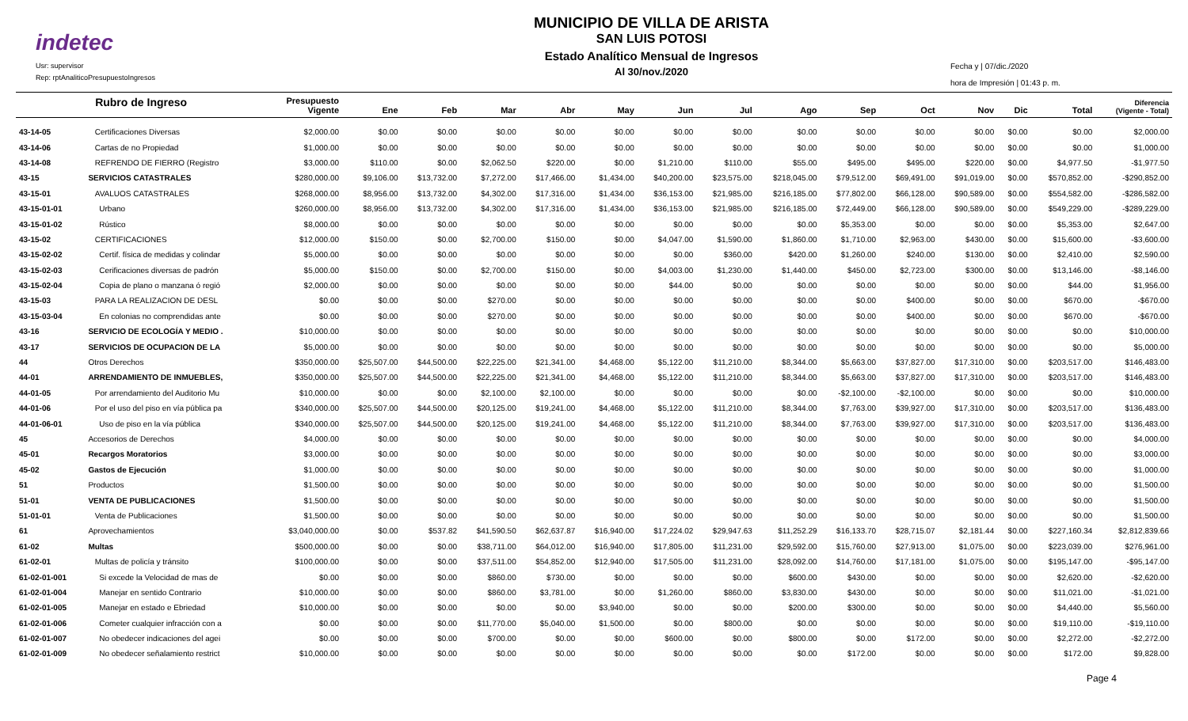indetec
Usr: supervisor
Rep: rptAnaliticoPresupuestoIngresos
MUNICIPIO DE VILLA DE ARISTA
SAN LUIS POTOSI
Estado Analítico Mensual de Ingresos
Al 30/nov./2020
Fecha y | 07/dic./2020
hora de Impresión | 01:43 p. m.
| Rubro de Ingreso | | Presupuesto Vigente | Ene | Feb | Mar | Abr | May | Jun | Jul | Ago | Sep | Oct | Nov | Dic | Total | Diferencia (Vigente - Total) |
| --- | --- | --- | --- | --- | --- | --- | --- | --- | --- | --- | --- | --- | --- | --- | --- | --- |
| 43-14-05 | Certificaciones Diversas | $2,000.00 | $0.00 | $0.00 | $0.00 | $0.00 | $0.00 | $0.00 | $0.00 | $0.00 | $0.00 | $0.00 | $0.00 | $0.00 | $0.00 | $2,000.00 |
| 43-14-06 | Cartas de no Propiedad | $1,000.00 | $0.00 | $0.00 | $0.00 | $0.00 | $0.00 | $0.00 | $0.00 | $0.00 | $0.00 | $0.00 | $0.00 | $0.00 | $0.00 | $1,000.00 |
| 43-14-08 | REFRENDO DE FIERRO (Registro | $3,000.00 | $110.00 | $0.00 | $2,062.50 | $220.00 | $0.00 | $1,210.00 | $110.00 | $55.00 | $495.00 | $495.00 | $220.00 | $0.00 | $4,977.50 | -$1,977.50 |
| 43-15 | SERVICIOS CATASTRALES | $280,000.00 | $9,106.00 | $13,732.00 | $7,272.00 | $17,466.00 | $1,434.00 | $40,200.00 | $23,575.00 | $218,045.00 | $79,512.00 | $69,491.00 | $91,019.00 | $0.00 | $570,852.00 | -$290,852.00 |
| 43-15-01 | AVALUOS CATASTRALES | $268,000.00 | $8,956.00 | $13,732.00 | $4,302.00 | $17,316.00 | $1,434.00 | $36,153.00 | $21,985.00 | $216,185.00 | $77,802.00 | $66,128.00 | $90,589.00 | $0.00 | $554,582.00 | -$286,582.00 |
| 43-15-01-01 | Urbano | $260,000.00 | $8,956.00 | $13,732.00 | $4,302.00 | $17,316.00 | $1,434.00 | $36,153.00 | $21,985.00 | $216,185.00 | $72,449.00 | $66,128.00 | $90,589.00 | $0.00 | $549,229.00 | -$289,229.00 |
| 43-15-01-02 | Rústico | $8,000.00 | $0.00 | $0.00 | $0.00 | $0.00 | $0.00 | $0.00 | $0.00 | $0.00 | $5,353.00 | $0.00 | $0.00 | $0.00 | $5,353.00 | $2,647.00 |
| 43-15-02 | CERTIFICACIONES | $12,000.00 | $150.00 | $0.00 | $2,700.00 | $150.00 | $0.00 | $4,047.00 | $1,590.00 | $1,860.00 | $1,710.00 | $2,963.00 | $430.00 | $0.00 | $15,600.00 | -$3,600.00 |
| 43-15-02-02 | Certif. física de medidas y colindar | $5,000.00 | $0.00 | $0.00 | $0.00 | $0.00 | $0.00 | $0.00 | $360.00 | $420.00 | $1,260.00 | $240.00 | $130.00 | $0.00 | $2,410.00 | $2,590.00 |
| 43-15-02-03 | Cerificaciones diversas de padrón | $5,000.00 | $150.00 | $0.00 | $2,700.00 | $150.00 | $0.00 | $4,003.00 | $1,230.00 | $1,440.00 | $450.00 | $2,723.00 | $300.00 | $0.00 | $13,146.00 | -$8,146.00 |
| 43-15-02-04 | Copia de plano o manzana ó regió | $2,000.00 | $0.00 | $0.00 | $0.00 | $0.00 | $0.00 | $44.00 | $0.00 | $0.00 | $0.00 | $0.00 | $0.00 | $0.00 | $44.00 | $1,956.00 |
| 43-15-03 | PARA LA REALIZACION DE DESL | $0.00 | $0.00 | $0.00 | $270.00 | $0.00 | $0.00 | $0.00 | $0.00 | $0.00 | $0.00 | $400.00 | $0.00 | $0.00 | $670.00 | -$670.00 |
| 43-15-03-04 | En colonias no comprendidas ante | $0.00 | $0.00 | $0.00 | $270.00 | $0.00 | $0.00 | $0.00 | $0.00 | $0.00 | $0.00 | $400.00 | $0.00 | $0.00 | $670.00 | -$670.00 |
| 43-16 | SERVICIO DE ECOLOGÍA Y MEDIO . | $10,000.00 | $0.00 | $0.00 | $0.00 | $0.00 | $0.00 | $0.00 | $0.00 | $0.00 | $0.00 | $0.00 | $0.00 | $0.00 | $0.00 | $10,000.00 |
| 43-17 | SERVICIOS DE OCUPACION DE LA | $5,000.00 | $0.00 | $0.00 | $0.00 | $0.00 | $0.00 | $0.00 | $0.00 | $0.00 | $0.00 | $0.00 | $0.00 | $0.00 | $0.00 | $5,000.00 |
| 44 | Otros Derechos | $350,000.00 | $25,507.00 | $44,500.00 | $22,225.00 | $21,341.00 | $4,468.00 | $5,122.00 | $11,210.00 | $8,344.00 | $5,663.00 | $37,827.00 | $17,310.00 | $0.00 | $203,517.00 | $146,483.00 |
| 44-01 | ARRENDAMIENTO DE INMUEBLES, | $350,000.00 | $25,507.00 | $44,500.00 | $22,225.00 | $21,341.00 | $4,468.00 | $5,122.00 | $11,210.00 | $8,344.00 | $5,663.00 | $37,827.00 | $17,310.00 | $0.00 | $203,517.00 | $146,483.00 |
| 44-01-05 | Por arrendamiento del Auditorio Mu | $10,000.00 | $0.00 | $0.00 | $2,100.00 | $2,100.00 | $0.00 | $0.00 | $0.00 | $0.00 | -$2,100.00 | -$2,100.00 | $0.00 | $0.00 | $0.00 | $10,000.00 |
| 44-01-06 | Por el uso del piso en vía pública pa | $340,000.00 | $25,507.00 | $44,500.00 | $20,125.00 | $19,241.00 | $4,468.00 | $5,122.00 | $11,210.00 | $8,344.00 | $7,763.00 | $39,927.00 | $17,310.00 | $0.00 | $203,517.00 | $136,483.00 |
| 44-01-06-01 | Uso de piso en la vía pública | $340,000.00 | $25,507.00 | $44,500.00 | $20,125.00 | $19,241.00 | $4,468.00 | $5,122.00 | $11,210.00 | $8,344.00 | $7,763.00 | $39,927.00 | $17,310.00 | $0.00 | $203,517.00 | $136,483.00 |
| 45 | Accesorios de Derechos | $4,000.00 | $0.00 | $0.00 | $0.00 | $0.00 | $0.00 | $0.00 | $0.00 | $0.00 | $0.00 | $0.00 | $0.00 | $0.00 | $0.00 | $4,000.00 |
| 45-01 | Recargos Moratorios | $3,000.00 | $0.00 | $0.00 | $0.00 | $0.00 | $0.00 | $0.00 | $0.00 | $0.00 | $0.00 | $0.00 | $0.00 | $0.00 | $0.00 | $3,000.00 |
| 45-02 | Gastos de Ejecución | $1,000.00 | $0.00 | $0.00 | $0.00 | $0.00 | $0.00 | $0.00 | $0.00 | $0.00 | $0.00 | $0.00 | $0.00 | $0.00 | $0.00 | $1,000.00 |
| 51 | Productos | $1,500.00 | $0.00 | $0.00 | $0.00 | $0.00 | $0.00 | $0.00 | $0.00 | $0.00 | $0.00 | $0.00 | $0.00 | $0.00 | $0.00 | $1,500.00 |
| 51-01 | VENTA DE PUBLICACIONES | $1,500.00 | $0.00 | $0.00 | $0.00 | $0.00 | $0.00 | $0.00 | $0.00 | $0.00 | $0.00 | $0.00 | $0.00 | $0.00 | $0.00 | $1,500.00 |
| 51-01-01 | Venta de Publicaciones | $1,500.00 | $0.00 | $0.00 | $0.00 | $0.00 | $0.00 | $0.00 | $0.00 | $0.00 | $0.00 | $0.00 | $0.00 | $0.00 | $0.00 | $1,500.00 |
| 61 | Aprovechamientos | $3,040,000.00 | $0.00 | $537.82 | $41,590.50 | $62,637.87 | $16,940.00 | $17,224.02 | $29,947.63 | $11,252.29 | $16,133.70 | $28,715.07 | $2,181.44 | $0.00 | $227,160.34 | $2,812,839.66 |
| 61-02 | Multas | $500,000.00 | $0.00 | $0.00 | $38,711.00 | $64,012.00 | $16,940.00 | $17,805.00 | $11,231.00 | $29,592.00 | $15,760.00 | $27,913.00 | $1,075.00 | $0.00 | $223,039.00 | $276,961.00 |
| 61-02-01 | Multas de policía y tránsito | $100,000.00 | $0.00 | $0.00 | $37,511.00 | $54,852.00 | $12,940.00 | $17,505.00 | $11,231.00 | $28,092.00 | $14,760.00 | $17,181.00 | $1,075.00 | $0.00 | $195,147.00 | -$95,147.00 |
| 61-02-01-001 | Si excede la Velocidad de mas de | $0.00 | $0.00 | $0.00 | $860.00 | $730.00 | $0.00 | $0.00 | $0.00 | $600.00 | $430.00 | $0.00 | $0.00 | $0.00 | $2,620.00 | -$2,620.00 |
| 61-02-01-004 | Manejar en sentido Contrario | $10,000.00 | $0.00 | $0.00 | $860.00 | $3,781.00 | $0.00 | $1,260.00 | $860.00 | $3,830.00 | $430.00 | $0.00 | $0.00 | $0.00 | $11,021.00 | -$1,021.00 |
| 61-02-01-005 | Manejar en estado e Ebriedad | $10,000.00 | $0.00 | $0.00 | $0.00 | $0.00 | $3,940.00 | $0.00 | $0.00 | $200.00 | $300.00 | $0.00 | $0.00 | $0.00 | $4,440.00 | $5,560.00 |
| 61-02-01-006 | Cometer cualquier infracción con a | $0.00 | $0.00 | $0.00 | $11,770.00 | $5,040.00 | $1,500.00 | $0.00 | $800.00 | $0.00 | $0.00 | $0.00 | $0.00 | $0.00 | $19,110.00 | -$19,110.00 |
| 61-02-01-007 | No obedecer indicaciones del agei | $0.00 | $0.00 | $0.00 | $700.00 | $0.00 | $0.00 | $600.00 | $0.00 | $800.00 | $0.00 | $172.00 | $0.00 | $0.00 | $2,272.00 | -$2,272.00 |
| 61-02-01-009 | No obedecer señalamiento restrict | $10,000.00 | $0.00 | $0.00 | $0.00 | $0.00 | $0.00 | $0.00 | $0.00 | $0.00 | $172.00 | $0.00 | $0.00 | $0.00 | $172.00 | $9,828.00 |
Page 4